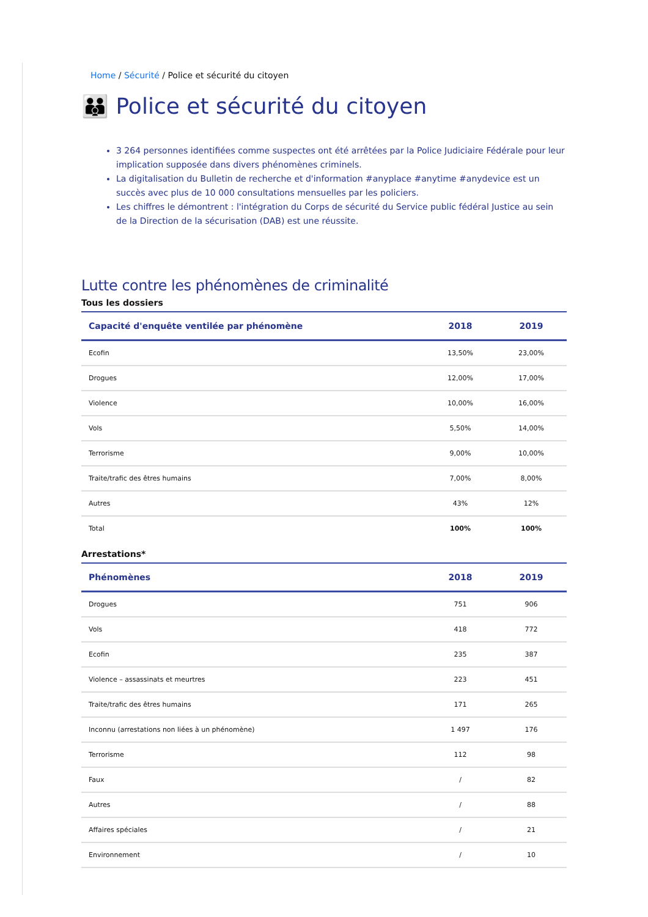Home / Sécurité / Police et sécurité du citoyen
👪 Police et sécurité du citoyen
3 264 personnes identifiées comme suspectes ont été arrêtées par la Police Judiciaire Fédérale pour leur implication supposée dans divers phénomènes criminels.
La digitalisation du Bulletin de recherche et d'information #anyplace #anytime #anydevice est un succès avec plus de 10 000 consultations mensuelles par les policiers.
Les chiffres le démontrent : l'intégration du Corps de sécurité du Service public fédéral Justice au sein de la Direction de la sécurisation (DAB) est une réussite.
Lutte contre les phénomènes de criminalité
Tous les dossiers
| Capacité d'enquête ventilée par phénomène | 2018 | 2019 |
| --- | --- | --- |
| Ecofin | 13,50% | 23,00% |
| Drogues | 12,00% | 17,00% |
| Violence | 10,00% | 16,00% |
| Vols | 5,50% | 14,00% |
| Terrorisme | 9,00% | 10,00% |
| Traite/trafic des êtres humains | 7,00% | 8,00% |
| Autres | 43% | 12% |
| Total | 100% | 100% |
Arrestations*
| Phénomènes | 2018 | 2019 |
| --- | --- | --- |
| Drogues | 751 | 906 |
| Vols | 418 | 772 |
| Ecofin | 235 | 387 |
| Violence – assassinats et meurtres | 223 | 451 |
| Traite/trafic des êtres humains | 171 | 265 |
| Inconnu (arrestations non liées à un phénomène) | 1 497 | 176 |
| Terrorisme | 112 | 98 |
| Faux | / | 82 |
| Autres | / | 88 |
| Affaires spéciales | / | 21 |
| Environnement | / | 10 |